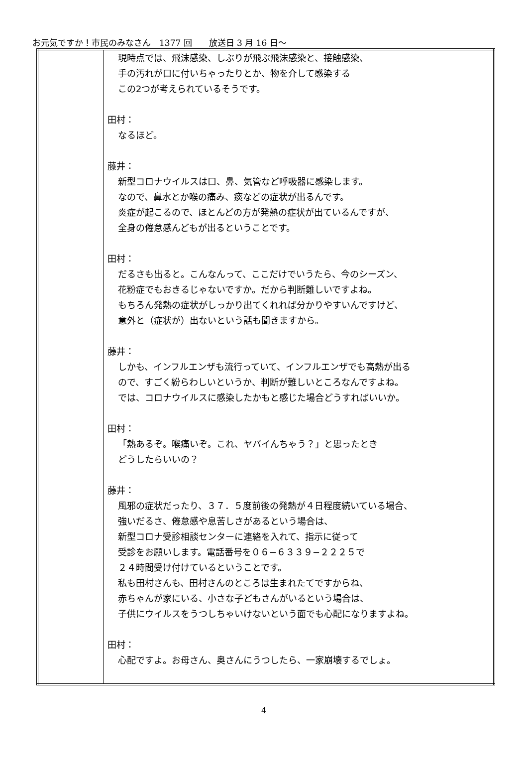お元気ですか！市民のみなさん　1377 回　　放送日 3 月 16 日～
| | 現時点では、飛沫感染、しぶりが飛ぶ飛沫感染と、接触感染、 手の汚れが口に付いちゃったりとか、物を介して感染する この2つが考えられているそうです。 田村： なるほど。 藤井： 新型コロナウイルスは口、鼻、気管など呼吸器に感染します。 なので、鼻水とか喉の痛み、痰などの症状が出るんです。 炎症が起こるので、ほとんどの方が発熱の症状が出ているんですが、 全身の倦怠感んどもが出るということです。 田村： だるさも出ると。こんなんって、ここだけでいうたら、今のシーズン、 花粉症でもおきるじゃないですか。だから判断難しいですよね。 もちろん発熱の症状がしっかり出てくれれば分かりやすいんですけど、 意外と（症状が）出ないという話も聞きますから。 藤井： しかも、インフルエンザも流行っていて、インフルエンザでも高熱が出る ので、すごく紛らわしいというか、判断が難しいところなんですよね。 では、コロナウイルスに感染したかもと感じた場合どうすればいいか。 田村： 「熱あるぞ。喉痛いぞ。これ、ヤバイんちゃう？」と思ったとき どうしたらいいの？ 藤井： 風邪の症状だったり、３７．５度前後の発熱が４日程度続いている場合、 強いだるさ、倦怠感や息苦しさがあるという場合は、 新型コロナ受診相談センターに連絡を入れて、指示に従って 受診をお願いします。電話番号を０６−６３３９−２２２５で ２４時間受け付けているということです。 私も田村さんも、田村さんのところは生まれたてですからね、 赤ちゃんが家にいる、小さな子どもさんがいるという場合は、 子供にウイルスをうつしちゃいけないという面でも心配になりますよね。 田村： 心配ですよ。お母さん、奥さんにうつしたら、一家崩壊するでしょ。 |
4